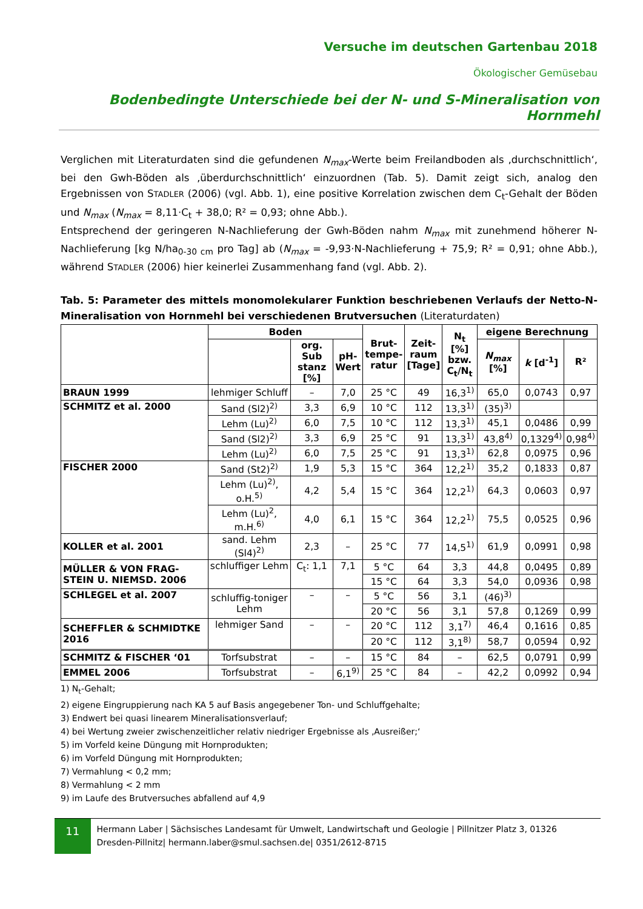Versuche im deutschen Gartenbau 2018
Ökologischer Gemüsebau
Bodenbedingte Unterschiede bei der N- und S-Mineralisation von Hornmehl
Verglichen mit Literaturdaten sind die gefundenen N<sub>max</sub>-Werte beim Freilandboden als ‚durchschnittlich‘, bei den Gwh-Böden als ‚überdurchschnittlich‘ einzuordnen (Tab. 5). Damit zeigt sich, analog den Ergebnissen von STADLER (2006) (vgl. Abb. 1), eine positive Korrelation zwischen dem C<sub>t</sub>-Gehalt der Böden und N<sub>max</sub> (N<sub>max</sub> = 8,11·C<sub>t</sub> + 38,0; R² = 0,93; ohne Abb.).
Entsprechend der geringeren N-Nachlieferung der Gwh-Böden nahm N<sub>max</sub> mit zunehmend höherer N-Nachlieferung [kg N/ha<sub>0-30 cm</sub> pro Tag] ab (N<sub>max</sub> = -9,93·N-Nachlieferung + 75,9; R² = 0,91; ohne Abb.), während STADLER (2006) hier keinerlei Zusammenhang fand (vgl. Abb. 2).
Tab. 5: Parameter des mittels monomolekularer Funktion beschriebenen Verlaufs der Netto-N-Mineralisation von Hornmehl bei verschiedenen Brutversuchen (Literaturdaten)
| | Boden | | | Brut- tempe- ratur | Zeit- raum [Tage] | N<sub>t</sub> [%] bzw. C<sub>t</sub>/N<sub>t</sub> | eigene Berechnung | | |
| --- | --- | --- | --- | --- | --- | --- | --- | --- | --- |
| | | org. Sub stanz [%] | pH- Wert | | | | N<sub>max</sub> [%] | k [d<sup>-1</sup>] | R² |
| BRAUN 1999 | lehmiger Schluff | – | 7,0 | 25 °C | 49 | 16,3<sup>1)</sup> | 65,0 | 0,0743 | 0,97 |
| SCHMITZ et al. 2000 | Sand (Sl2)<sup>2)</sup> | 3,3 | 6,9 | 10 °C | 112 | 13,3<sup>1)</sup> | (35)<sup>3)</sup> | | |
| | Lehm (Lu)<sup>2)</sup> | 6,0 | 7,5 | 10 °C | 112 | 13,3<sup>1)</sup> | 45,1 | 0,0486 | 0,99 |
| | Sand (Sl2)<sup>2)</sup> | 3,3 | 6,9 | 25 °C | 91 | 13,3<sup>1)</sup> | 43,8<sup>4)</sup> | 0,1329<sup>4)</sup> | 0,98<sup>4)</sup> |
| | Lehm (Lu)<sup>2)</sup> | 6,0 | 7,5 | 25 °C | 91 | 13,3<sup>1)</sup> | 62,8 | 0,0975 | 0,96 |
| FISCHER 2000 | Sand (St2)<sup>2)</sup> | 1,9 | 5,3 | 15 °C | 364 | 12,2<sup>1)</sup> | 35,2 | 0,1833 | 0,87 |
| | Lehm (Lu)<sup>2)</sup>, o.H.<sup>5)</sup> | 4,2 | 5,4 | 15 °C | 364 | 12,2<sup>1)</sup> | 64,3 | 0,0603 | 0,97 |
| | Lehm (Lu)<sup>2</sup>, m.H.<sup>6)</sup> | 4,0 | 6,1 | 15 °C | 364 | 12,2<sup>1)</sup> | 75,5 | 0,0525 | 0,96 |
| KOLLER et al. 2001 | sand. Lehm (Sl4)<sup>2)</sup> | 2,3 | – | 25 °C | 77 | 14,5<sup>1)</sup> | 61,9 | 0,0991 | 0,98 |
| MÜLLER & VON FRAG-STEIN U. NIEMSD. 2006 | schluffiger Lehm | C<sub>t</sub>: 1,1 | 7,1 | 5 °C | 64 | 3,3 | 44,8 | 0,0495 | 0,89 |
| | | | | 15 °C | 64 | 3,3 | 54,0 | 0,0936 | 0,98 |
| SCHLEGEL et al. 2007 | schluffig-toniger Lehm | – | – | 5 °C | 56 | 3,1 | (46)<sup>3)</sup> | | |
| | | | | 20 °C | 56 | 3,1 | 57,8 | 0,1269 | 0,99 |
| SCHEFFLER & SCHMIDTKE 2016 | lehmiger Sand | – | – | 20 °C | 112 | 3,1<sup>7)</sup> | 46,4 | 0,1616 | 0,85 |
| | | | | 20 °C | 112 | 3,1<sup>8)</sup> | 58,7 | 0,0594 | 0,92 |
| SCHMITZ & FISCHER ‘01 | Torfsubstrat | – | – | 15 °C | 84 | – | 62,5 | 0,0791 | 0,99 |
| EMMEL 2006 | Torfsubstrat | – | 6,1<sup>9)</sup> | 25 °C | 84 | – | 42,2 | 0,0992 | 0,94 |
1) N<sub>t</sub>-Gehalt;
2) eigene Eingruppierung nach KA 5 auf Basis angegebener Ton- und Schluffgehalte;
3) Endwert bei quasi linearem Mineralisationsverlauf;
4) bei Wertung zweier zwischenzeitlicher relativ niedriger Ergebnisse als ‚Ausreißer;‘
5) im Vorfeld keine Düngung mit Hornprodukten;
6) im Vorfeld Düngung mit Hornprodukten;
7) Vermahlung < 0,2 mm;
8) Vermahlung < 2 mm
9) im Laufe des Brutversuches abfallend auf 4,9
11
Hermann Laber | Sächsisches Landesamt für Umwelt, Landwirtschaft und Geologie | Pillnitzer Platz 3, 01326 Dresden-Pillnitz| hermann.laber@smul.sachsen.de| 0351/2612-8715